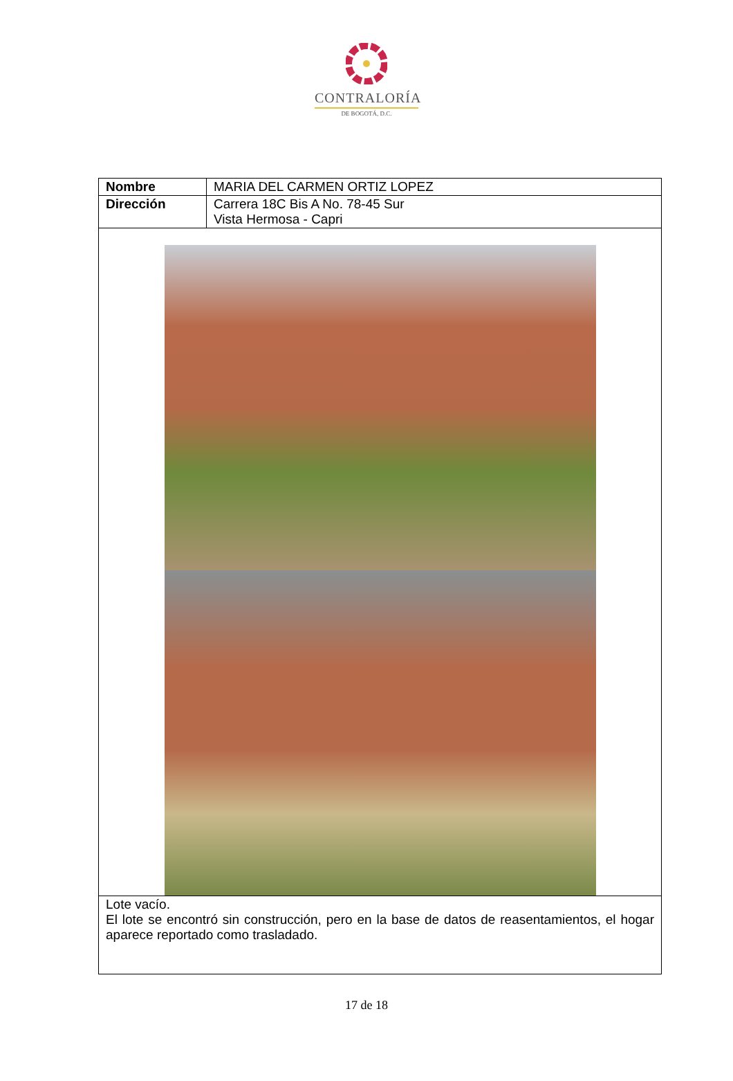CONTRALORÍA
DE BOGOTÁ, D.C.
| Nombre | MARIA DEL CARMEN ORTIZ LOPEZ |
| Dirección | Carrera 18C Bis A No. 78-45 Sur Vista Hermosa - Capri |
| Lote vacío. El lote se encontró sin construcción, pero en la base de datos de reasentamientos, el hogar aparece reportado como trasladado. | |
17 de 18